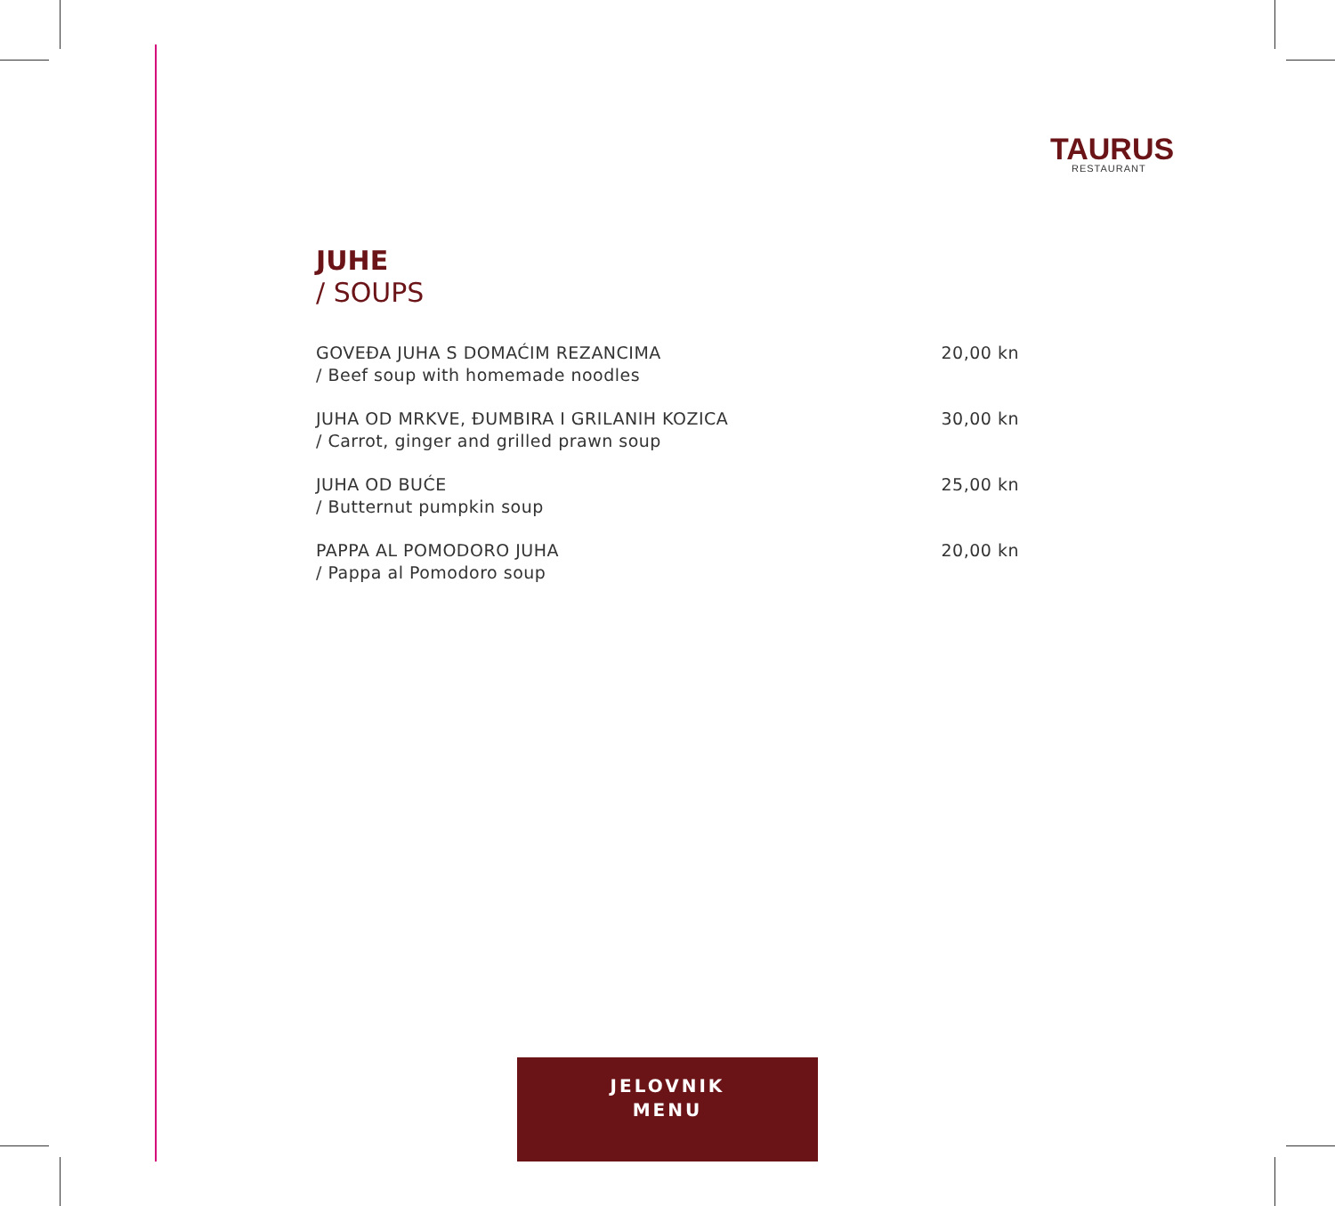TAURUS
RESTAURANT
JUHE
/ SOUPS
GOVEĐA JUHA S DOMAĆIM REZANCIMA
/ Beef soup with homemade noodles
20,00 kn
JUHA OD MRKVE, ĐUMBIRA I GRILANIH KOZICA
/ Carrot, ginger and grilled prawn soup
30,00 kn
JUHA OD BUĆE
/ Butternut pumpkin soup
25,00 kn
PAPPA AL POMODORO JUHA
/ Pappa al Pomodoro soup
20,00 kn
JELOVNIK
MENU